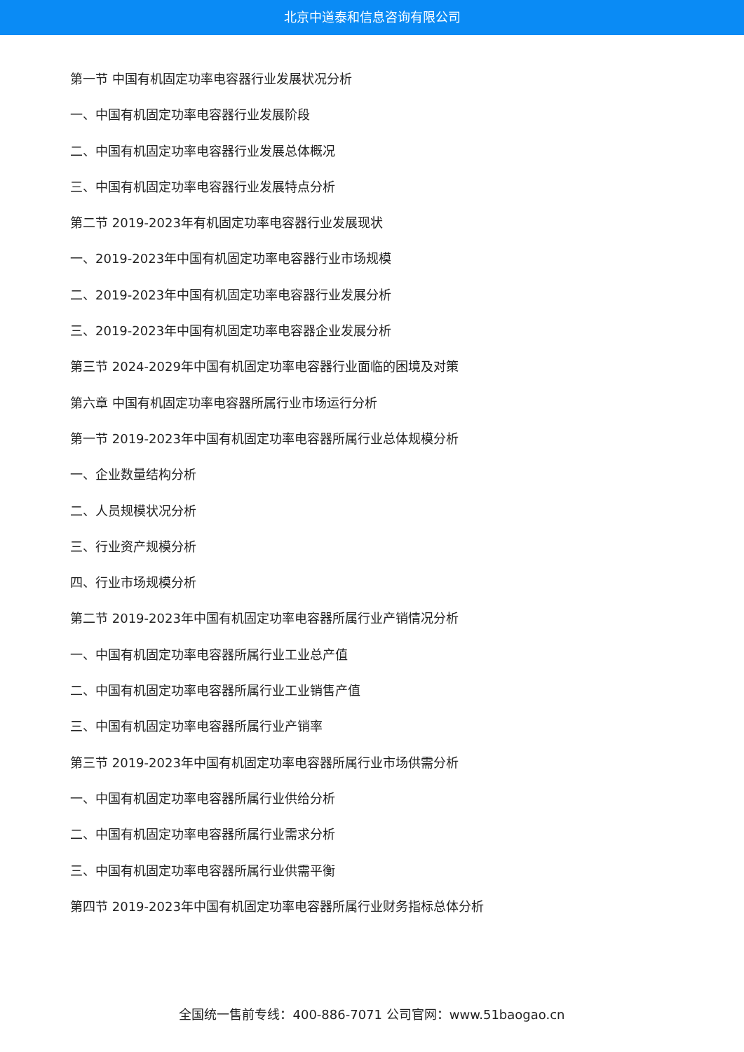北京中道泰和信息咨询有限公司
第一节 中国有机固定功率电容器行业发展状况分析
一、中国有机固定功率电容器行业发展阶段
二、中国有机固定功率电容器行业发展总体概况
三、中国有机固定功率电容器行业发展特点分析
第二节 2019-2023年有机固定功率电容器行业发展现状
一、2019-2023年中国有机固定功率电容器行业市场规模
二、2019-2023年中国有机固定功率电容器行业发展分析
三、2019-2023年中国有机固定功率电容器企业发展分析
第三节 2024-2029年中国有机固定功率电容器行业面临的困境及对策
第六章 中国有机固定功率电容器所属行业市场运行分析
第一节 2019-2023年中国有机固定功率电容器所属行业总体规模分析
一、企业数量结构分析
二、人员规模状况分析
三、行业资产规模分析
四、行业市场规模分析
第二节 2019-2023年中国有机固定功率电容器所属行业产销情况分析
一、中国有机固定功率电容器所属行业工业总产值
二、中国有机固定功率电容器所属行业工业销售产值
三、中国有机固定功率电容器所属行业产销率
第三节 2019-2023年中国有机固定功率电容器所属行业市场供需分析
一、中国有机固定功率电容器所属行业供给分析
二、中国有机固定功率电容器所属行业需求分析
三、中国有机固定功率电容器所属行业供需平衡
第四节 2019-2023年中国有机固定功率电容器所属行业财务指标总体分析
全国统一售前专线：400-886-7071 公司官网：www.51baogao.cn